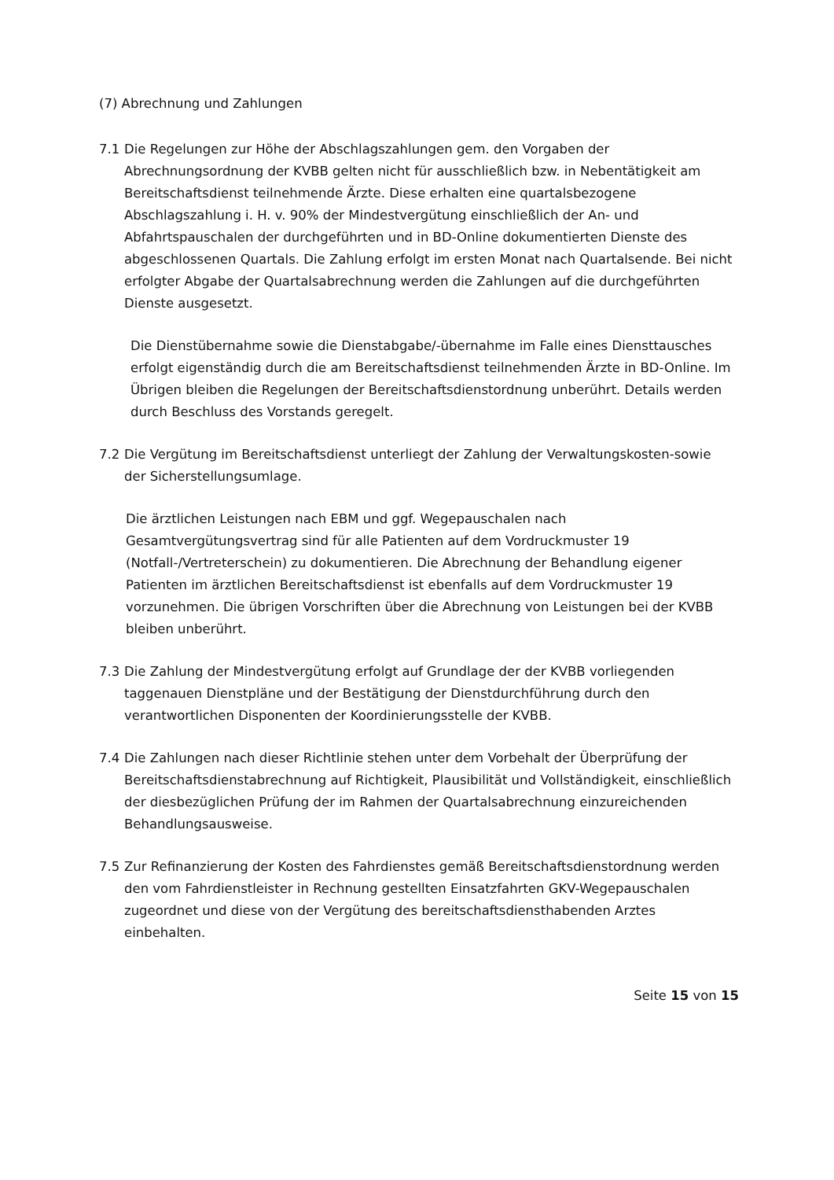(7) Abrechnung und Zahlungen
7.1 Die Regelungen zur Höhe der Abschlagszahlungen gem. den Vorgaben der Abrechnungsordnung der KVBB gelten nicht für ausschließlich bzw. in Nebentätigkeit am Bereitschaftsdienst teilnehmende Ärzte. Diese erhalten eine quartalsbezogene Abschlagszahlung i. H. v. 90% der Mindestvergütung einschließlich der An- und Abfahrtspauschalen der durchgeführten und in BD-Online dokumentierten Dienste des abgeschlossenen Quartals. Die Zahlung erfolgt im ersten Monat nach Quartalsende. Bei nicht erfolgter Abgabe der Quartalsabrechnung werden die Zahlungen auf die durchgeführten Dienste ausgesetzt.
Die Dienstübernahme sowie die Dienstabgabe/-übernahme im Falle eines Diensttausches erfolgt eigenständig durch die am Bereitschaftsdienst teilnehmenden Ärzte in BD-Online. Im Übrigen bleiben die Regelungen der Bereitschaftsdienstordnung unberührt. Details werden durch Beschluss des Vorstands geregelt.
7.2 Die Vergütung im Bereitschaftsdienst unterliegt der Zahlung der Verwaltungskosten-sowie der Sicherstellungsumlage.
Die ärztlichen Leistungen nach EBM und ggf. Wegepauschalen nach Gesamtvergütungsvertrag sind für alle Patienten auf dem Vordruckmuster 19 (Notfall-/Vertreterschein) zu dokumentieren. Die Abrechnung der Behandlung eigener Patienten im ärztlichen Bereitschaftsdienst ist ebenfalls auf dem Vordruckmuster 19 vorzunehmen. Die übrigen Vorschriften über die Abrechnung von Leistungen bei der KVBB bleiben unberührt.
7.3 Die Zahlung der Mindestvergütung erfolgt auf Grundlage der der KVBB vorliegenden taggenauen Dienstpläne und der Bestätigung der Dienstdurchführung durch den verantwortlichen Disponenten der Koordinierungsstelle der KVBB.
7.4 Die Zahlungen nach dieser Richtlinie stehen unter dem Vorbehalt der Überprüfung der Bereitschaftsdienstabrechnung auf Richtigkeit, Plausibilität und Vollständigkeit, einschließlich der diesbezüglichen Prüfung der im Rahmen der Quartalsabrechnung einzureichenden Behandlungsausweise.
7.5 Zur Refinanzierung der Kosten des Fahrdienstes gemäß Bereitschaftsdienstordnung werden den vom Fahrdienstleister in Rechnung gestellten Einsatzfahrten GKV-Wegepauschalen zugeordnet und diese von der Vergütung des bereitschaftsdiensthabenden Arztes einbehalten.
Seite 15 von 15